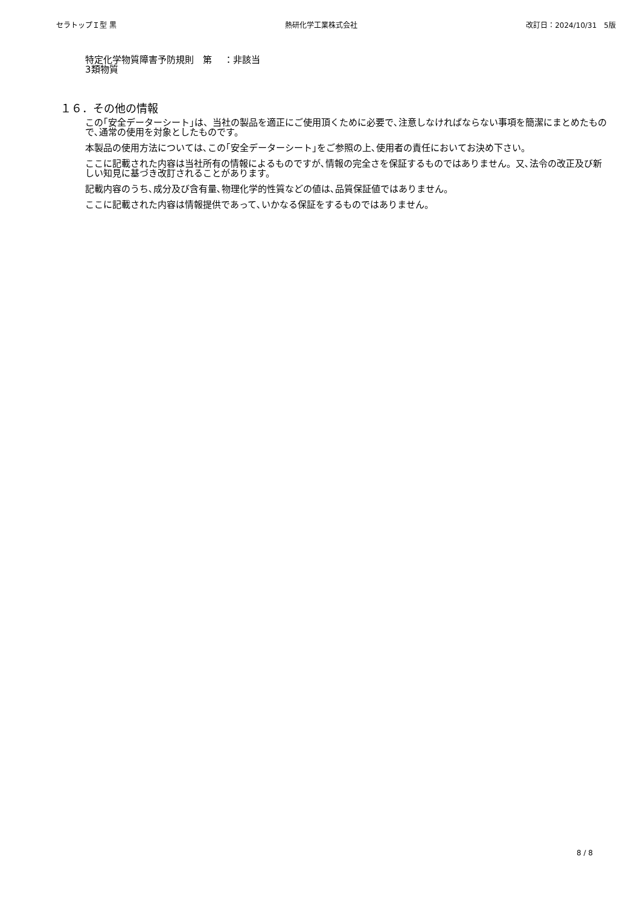セラトップＩ型 黒 熱研化学工業株式会社 改訂日：2024/10/31　5版
特定化学物質障害予防規則　第
3類物質
：非該当
１６．その他の情報
この｢安全データーシート｣は、当社の製品を適正にご使用頂くために必要で､注意しなければならない事項を簡潔にまとめたもので､通常の使用を対象としたものです。
本製品の使用方法については､この｢安全データーシート｣をご参照の上､使用者の責任においてお決め下さい。
ここに記載された内容は当社所有の情報によるものですが､情報の完全さを保証するものではありません。又､法令の改正及び新しい知見に基づき改訂されることがあります。
記載内容のうち､成分及び含有量､物理化学的性質などの値は､品質保証値ではありません。
ここに記載された内容は情報提供であって､いかなる保証をするものではありません。
8 / 8